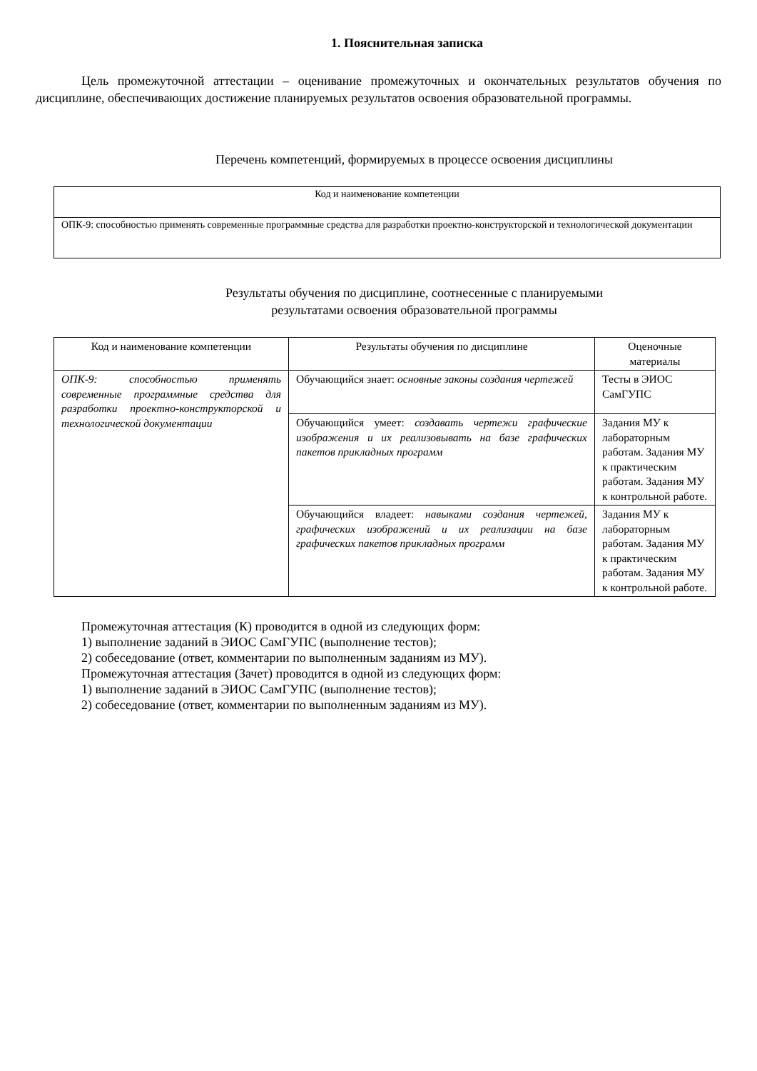1. Пояснительная записка
Цель промежуточной аттестации – оценивание промежуточных и окончательных результатов обучения по дисциплине, обеспечивающих достижение планируемых результатов освоения образовательной программы.
Перечень компетенций, формируемых в процессе освоения дисциплины
| Код и наименование компетенции |
| --- |
| ОПК-9: способностью применять современные программные средства для разработки проектно-конструкторской и технологической документации |
Результаты обучения по дисциплине, соотнесенные с планируемыми
результатами освоения образовательной программы
| Код и наименование компетенции | Результаты обучения по дисциплине | Оценочные материалы |
| --- | --- | --- |
| ОПК-9: способностью применять современные программные средства для разработки проектно-конструкторской и технологической документации | Обучающийся знает: основные законы создания чертежей | Тесты в ЭИОС СамГУПС |
| | Обучающийся умеет: создавать чертежи графические изображения и их реализовывать на базе графических пакетов прикладных программ | Задания МУ к лабораторным работам. Задания МУ к практическим работам. Задания МУ к контрольной работе. |
| | Обучающийся владеет: навыками создания чертежей, графических изображений и их реализации на базе графических пакетов прикладных программ | Задания МУ к лабораторным работам. Задания МУ к практическим работам. Задания МУ к контрольной работе. |
Промежуточная аттестация (К) проводится в одной из следующих форм:
1) выполнение заданий в ЭИОС СамГУПС (выполнение тестов);
2) собеседование (ответ, комментарии по выполненным заданиям из МУ).
Промежуточная аттестация (Зачет) проводится в одной из следующих форм:
1) выполнение заданий в ЭИОС СамГУПС (выполнение тестов);
2) собеседование (ответ, комментарии по выполненным заданиям из МУ).